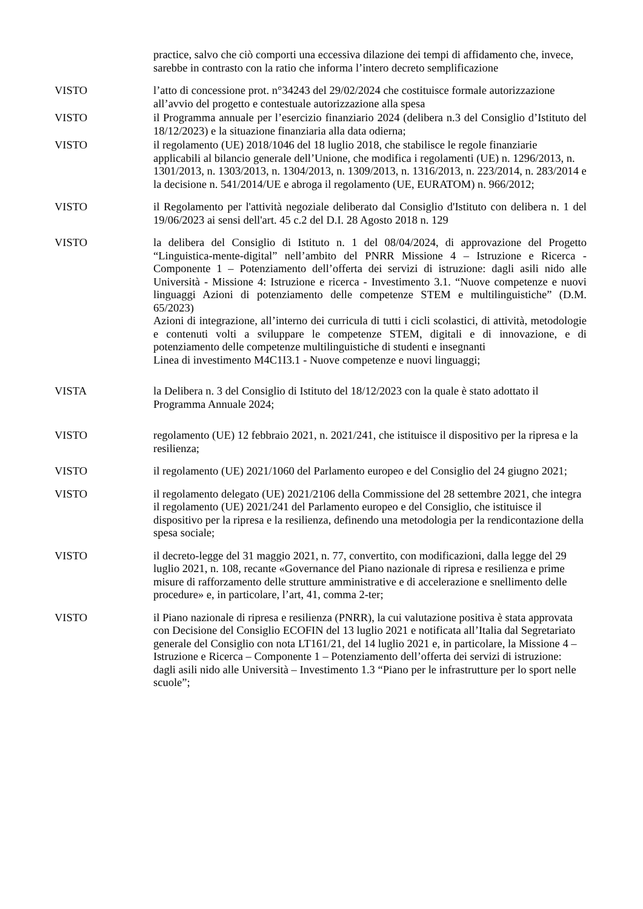practice, salvo che ciò comporti una eccessiva dilazione dei tempi di affidamento che, invece, sarebbe in contrasto con la ratio che informa l’intero decreto semplificazione
VISTO l’atto di concessione prot. n°34243 del 29/02/2024 che costituisce formale autorizzazione all’avvio del progetto e contestuale autorizzazione alla spesa
VISTO il Programma annuale per l’esercizio finanziario 2024 (delibera n.3 del Consiglio d’Istituto del 18/12/2023) e la situazione finanziaria alla data odierna;
VISTO il regolamento (UE) 2018/1046 del 18 luglio 2018, che stabilisce le regole finanziarie applicabili al bilancio generale dell’Unione, che modifica i regolamenti (UE) n. 1296/2013, n. 1301/2013, n. 1303/2013, n. 1304/2013, n. 1309/2013, n. 1316/2013, n. 223/2014, n. 283/2014 e la decisione n. 541/2014/UE e abroga il regolamento (UE, EURATOM) n. 966/2012;
VISTO il Regolamento per l'attività negoziale deliberato dal Consiglio d'Istituto con delibera n. 1 del 19/06/2023 ai sensi dell'art. 45 c.2 del D.I. 28 Agosto 2018 n. 129
VISTO la delibera del Consiglio di Istituto n. 1 del 08/04/2024, di approvazione del Progetto “Linguistica-mente-digital” nell’ambito del PNRR Missione 4 – Istruzione e Ricerca - Componente 1 – Potenziamento dell’offerta dei servizi di istruzione: dagli asili nido alle Università - Missione 4: Istruzione e ricerca - Investimento 3.1. “Nuove competenze e nuovi linguaggi Azioni di potenziamento delle competenze STEM e multilinguistiche” (D.M. 65/2023)
Azioni di integrazione, all’interno dei curricula di tutti i cicli scolastici, di attività, metodologie e contenuti volti a sviluppare le competenze STEM, digitali e di innovazione, e di potenziamento delle competenze multilinguistiche di studenti e insegnanti
Linea di investimento M4C1I3.1 - Nuove competenze e nuovi linguaggi;
VISTA la Delibera n. 3 del Consiglio di Istituto del 18/12/2023 con la quale è stato adottato il Programma Annuale 2024;
VISTO regolamento (UE) 12 febbraio 2021, n. 2021/241, che istituisce il dispositivo per la ripresa e la resilienza;
VISTO il regolamento (UE) 2021/1060 del Parlamento europeo e del Consiglio del 24 giugno 2021;
VISTO il regolamento delegato (UE) 2021/2106 della Commissione del 28 settembre 2021, che integra il regolamento (UE) 2021/241 del Parlamento europeo e del Consiglio, che istituisce il dispositivo per la ripresa e la resilienza, definendo una metodologia per la rendicontazione della spesa sociale;
VISTO il decreto-legge del 31 maggio 2021, n. 77, convertito, con modificazioni, dalla legge del 29 luglio 2021, n. 108, recante «Governance del Piano nazionale di ripresa e resilienza e prime misure di rafforzamento delle strutture amministrative e di accelerazione e snellimento delle procedure» e, in particolare, l’art, 41, comma 2-ter;
VISTO il Piano nazionale di ripresa e resilienza (PNRR), la cui valutazione positiva è stata approvata con Decisione del Consiglio ECOFIN del 13 luglio 2021 e notificata all’Italia dal Segretariato generale del Consiglio con nota LT161/21, del 14 luglio 2021 e, in particolare, la Missione 4 – Istruzione e Ricerca – Componente 1 – Potenziamento dell’offerta dei servizi di istruzione: dagli asili nido alle Università – Investimento 1.3 “Piano per le infrastrutture per lo sport nelle scuole”;